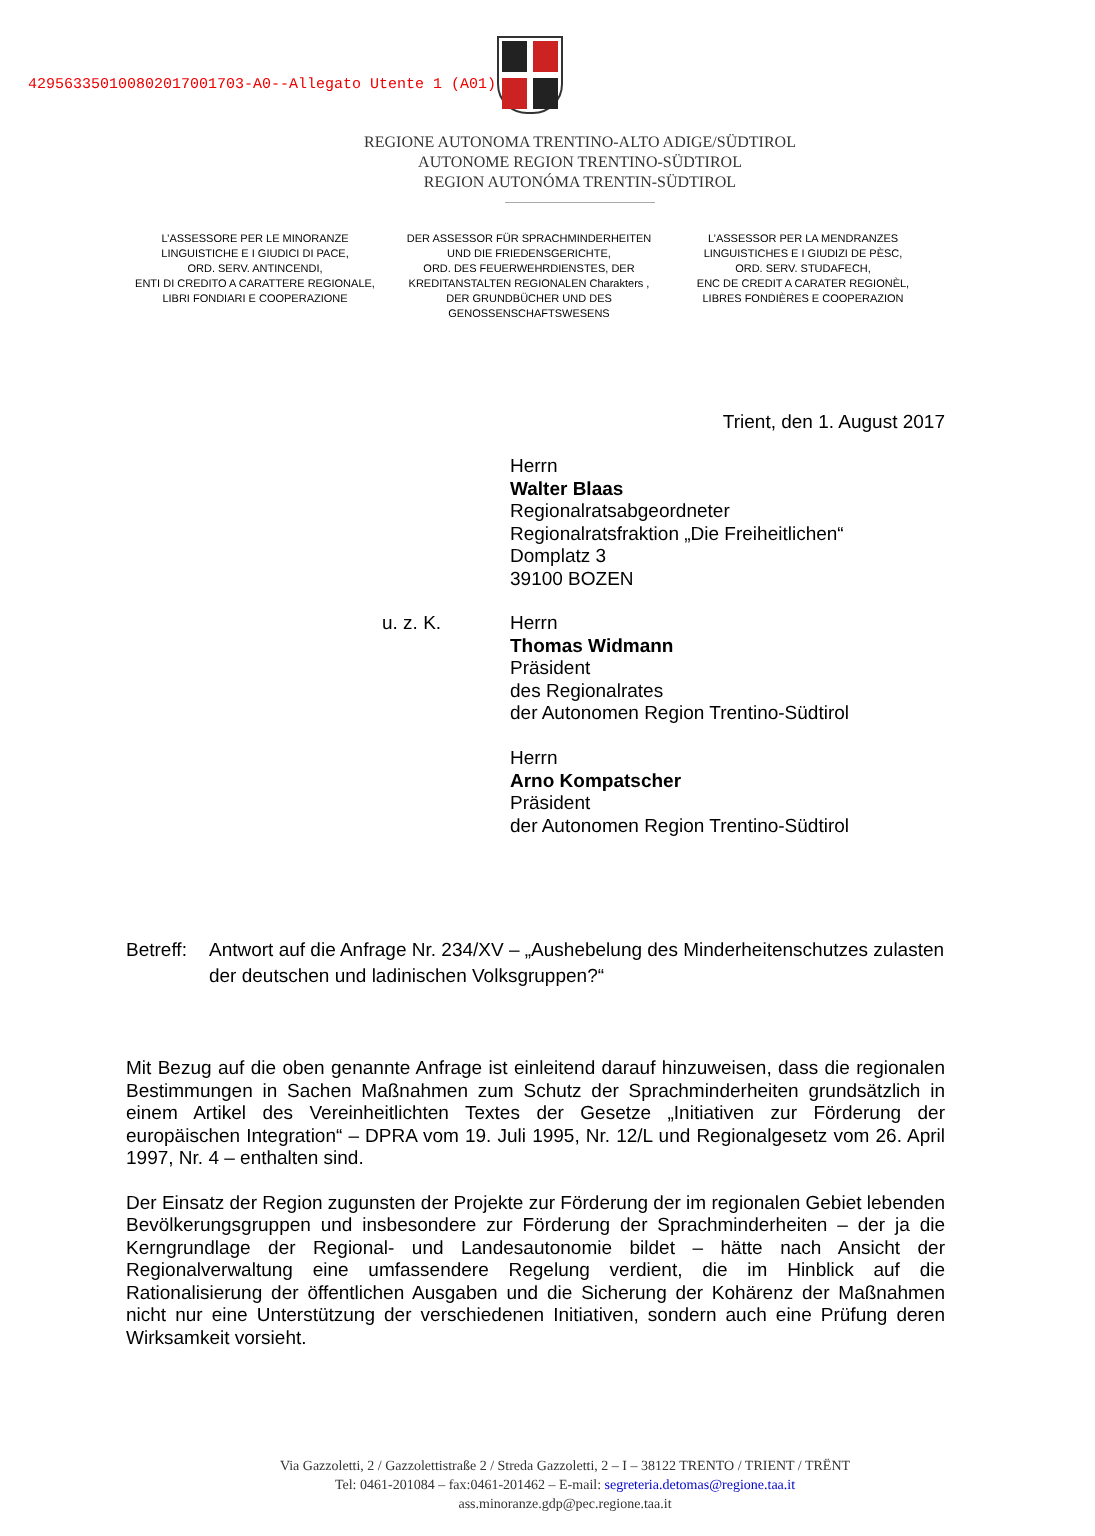429563350100802017001703-A0--Allegato Utente 1 (A01)
REGIONE AUTONOMA TRENTINO-ALTO ADIGE/SÜDTIROL
AUTONOME REGION TRENTINO-SÜDTIROL
REGION AUTONÓMA TRENTIN-SÜDTIROL
L’ASSESSORE PER LE MINORANZE LINGUISTICHE E I GIUDICI DI PACE,
ORD. SERV. ANTINCENDI,
ENTI DI CREDITO A CARATTERE REGIONALE, LIBRI FONDIARI E COOPERAZIONE
DER ASSESSOR FÜR SPRACHMINDERHEITEN UND DIE FRIEDENSGERICHTE,
ORD. DES FEUERWEHRDIENSTES, DER KREDITANSTALTEN REGIONALEN Charakters , DER GRUNDBÜCHER UND DES GENOSSENSCHAFTSWESENS
L’ASSESSOR PER LA MENDRANZES LINGUISTICHES E I GIUDIZI DE PÈSC,
ORD. SERV. STUDAFECH,
ENC DE CREDIT A CARATER REGIONÈL,
LIBRES FONDIÈRES E COOPERAZION
Trient, den 1. August 2017
Herrn
Walter Blaas
Regionalratsabgeordneter
Regionalratsfraktion „Die Freiheitlichen“
Domplatz 3
39100 BOZEN
u. z. K. Herrn
Thomas Widmann
Präsident
des Regionalrates
der Autonomen Region Trentino-Südtirol
Herrn
Arno Kompatscher
Präsident
der Autonomen Region Trentino-Südtirol
Betreff: Antwort auf die Anfrage Nr. 234/XV – „Aushebelung des Minderheitenschutzes zulasten der deutschen und ladinischen Volksgruppen?“
Mit Bezug auf die oben genannte Anfrage ist einleitend darauf hinzuweisen, dass die regionalen Bestimmungen in Sachen Maßnahmen zum Schutz der Sprachminderheiten grundsätzlich in einem Artikel des Vereinheitlichten Textes der Gesetze „Initiativen zur Förderung der europäischen Integration“ – DPRA vom 19. Juli 1995, Nr. 12/L und Regionalgesetz vom 26. April 1997, Nr. 4 – enthalten sind.
Der Einsatz der Region zugunsten der Projekte zur Förderung der im regionalen Gebiet lebenden Bevölkerungsgruppen und insbesondere zur Förderung der Sprachminderheiten – der ja die Kerngrundlage der Regional- und Landesautonomie bildet – hätte nach Ansicht der Regionalverwaltung eine umfassendere Regelung verdient, die im Hinblick auf die Rationalisierung der öffentlichen Ausgaben und die Sicherung der Kohärenz der Maßnahmen nicht nur eine Unterstützung der verschiedenen Initiativen, sondern auch eine Prüfung deren Wirksamkeit vorsieht.
Via Gazzoletti, 2 / Gazzolettistraße 2 / Streda Gazzoletti, 2 – I – 38122 TRENTO / TRIENT / TRËNT
Tel: 0461-201084 – fax:0461-201462 – E-mail: segreteria.detomas@regione.taa.it
ass.minoranze.gdp@pec.regione.taa.it